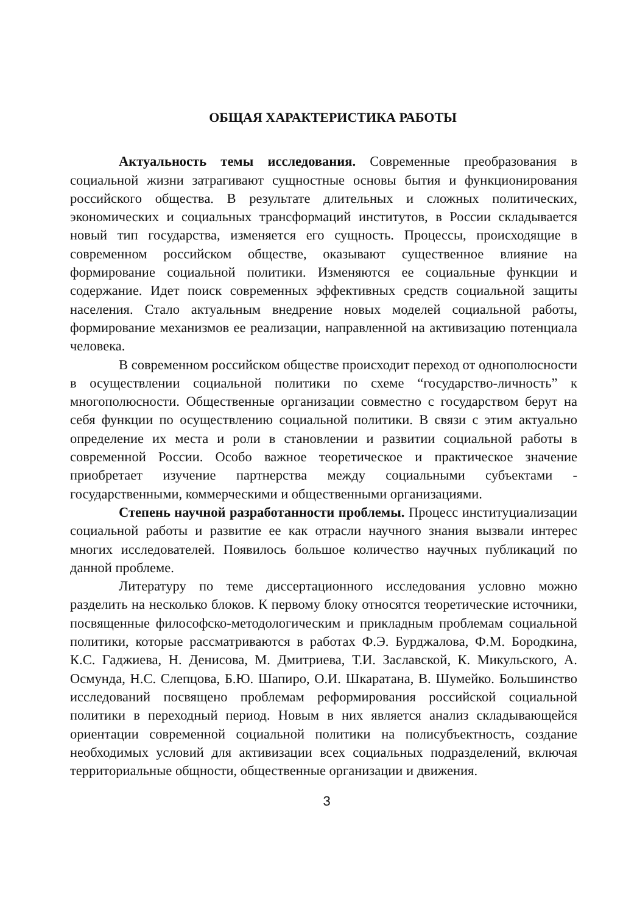ОБЩАЯ ХАРАКТЕРИСТИКА РАБОТЫ
Актуальность темы исследования. Современные преобразования в социальной жизни затрагивают сущностные основы бытия и функционирования российского общества. В результате длительных и сложных политических, экономических и социальных трансформаций институтов, в России складывается новый тип государства, изменяется его сущность. Процессы, происходящие в современном российском обществе, оказывают существенное влияние на формирование социальной политики. Изменяются ее социальные функции и содержание. Идет поиск современных эффективных средств социальной защиты населения. Стало актуальным внедрение новых моделей социальной работы, формирование механизмов ее реализации, направленной на активизацию потенциала человека.
В современном российском обществе происходит переход от однополюсности в осуществлении социальной политики по схеме “государство-личность” к многополюсности. Общественные организации совместно с государством берут на себя функции по осуществлению социальной политики. В связи с этим актуально определение их места и роли в становлении и развитии социальной работы в современной России. Особо важное теоретическое и практическое значение приобретает изучение партнерства между социальными субъектами - государственными, коммерческими и общественными организациями.
Степень научной разработанности проблемы. Процесс институциализации социальной работы и развитие ее как отрасли научного знания вызвали интерес многих исследователей. Появилось большое количество научных публикаций по данной проблеме.
Литературу по теме диссертационного исследования условно можно разделить на несколько блоков. К первому блоку относятся теоретические источники, посвященные философско-методологическим и прикладным проблемам социальной политики, которые рассматриваются в работах Ф.Э. Бурджалова, Ф.М. Бородкина, К.С. Гаджиева, Н. Денисова, М. Дмитриева, Т.И. Заславской, К. Микульского, А. Осмунда, Н.С. Слепцова, Б.Ю. Шапиро, О.И. Шкаратана, В. Шумейко. Большинство исследований посвящено проблемам реформирования российской социальной политики в переходный период. Новым в них является анализ складывающейся ориентации современной социальной политики на полисубъектность, создание необходимых условий для активизации всех социальных подразделений, включая территориальные общности, общественные организации и движения.
3